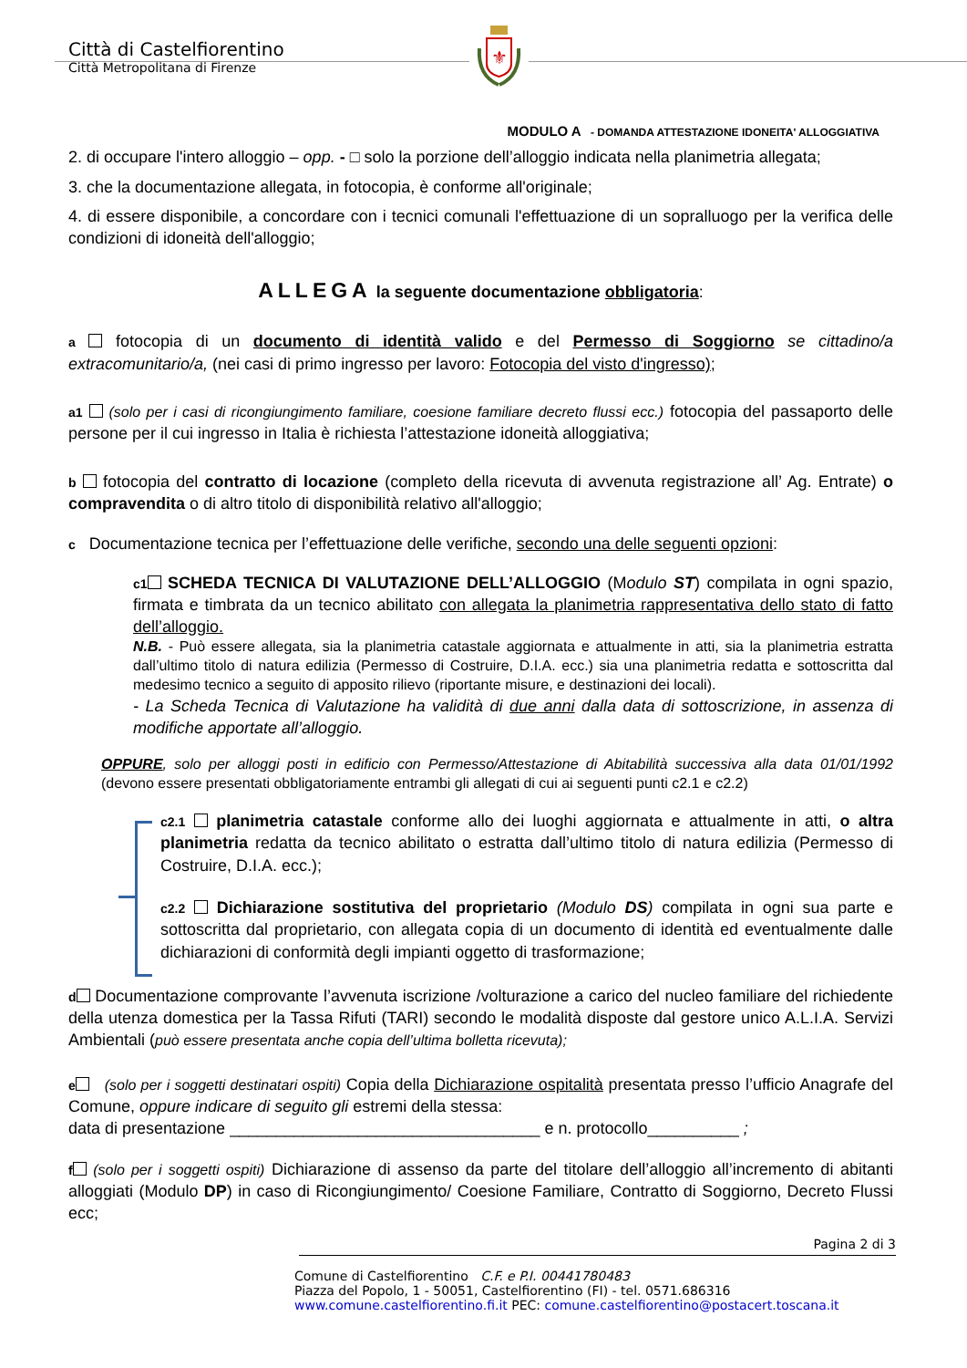Città di Castelfiorentino
Città Metropolitana di Firenze
⚜
MODULO A - DOMANDA ATTESTAZIONE IDONEITA' ALLOGGIATIVA
2. di occupare l'intero alloggio – opp. - □ solo la porzione dell’alloggio indicata nella planimetria allegata;
3. che la documentazione allegata, in fotocopia, è conforme all'originale;
4. di essere disponibile, a concordare con i tecnici comunali l'effettuazione di un sopralluogo per la verifica delle condizioni di idoneità dell'alloggio;
ALLEGA la seguente documentazione obbligatoria:
a fotocopia di un documento di identità valido e del Permesso di Soggiorno se cittadino/a extracomunitario/a, (nei casi di primo ingresso per lavoro: Fotocopia del visto d'ingresso);
a1 (solo per i casi di ricongiungimento familiare, coesione familiare decreto flussi ecc.) fotocopia del passaporto delle persone per il cui ingresso in Italia è richiesta l’attestazione idoneità alloggiativa;
b fotocopia del contratto di locazione (completo della ricevuta di avvenuta registrazione all’ Ag. Entrate) o compravendita o di altro titolo di disponibilità relativo all'alloggio;
c Documentazione tecnica per l’effettuazione delle verifiche, secondo una delle seguenti opzioni:
c1 SCHEDA TECNICA DI VALUTAZIONE DELL’ALLOGGIO (Modulo ST) compilata in ogni spazio, firmata e timbrata da un tecnico abilitato con allegata la planimetria rappresentativa dello stato di fatto dell’alloggio.
N.B. - Può essere allegata, sia la planimetria catastale aggiornata e attualmente in atti, sia la planimetria estratta dall’ultimo titolo di natura edilizia (Permesso di Costruire, D.I.A. ecc.) sia una planimetria redatta e sottoscritta dal medesimo tecnico a seguito di apposito rilievo (riportante misure, e destinazioni dei locali).
- La Scheda Tecnica di Valutazione ha validità di due anni dalla data di sottoscrizione, in assenza di modifiche apportate all’alloggio.
OPPURE, solo per alloggi posti in edificio con Permesso/Attestazione di Abitabilità successiva alla data 01/01/1992 (devono essere presentati obbligatoriamente entrambi gli allegati di cui ai seguenti punti c2.1 e c2.2)
c2.1 planimetria catastale conforme allo dei luoghi aggiornata e attualmente in atti, o altra planimetria redatta da tecnico abilitato o estratta dall’ultimo titolo di natura edilizia (Permesso di Costruire, D.I.A. ecc.);
c2.2 Dichiarazione sostitutiva del proprietario (Modulo DS) compilata in ogni sua parte e sottoscritta dal proprietario, con allegata copia di un documento di identità ed eventualmente dalle dichiarazioni di conformità degli impianti oggetto di trasformazione;
d Documentazione comprovante l’avvenuta iscrizione /volturazione a carico del nucleo familiare del richiedente della utenza domestica per la Tassa Rifuti (TARI) secondo le modalità disposte dal gestore unico A.L.I.A. Servizi Ambientali (può essere presentata anche copia dell’ultima bolletta ricevuta);
e (solo per i soggetti destinatari ospiti) Copia della Dichiarazione ospitalità presentata presso l’ufficio Anagrafe del Comune, oppure indicare di seguito gli estremi della stessa:
data di presentazione __________________________________ e n. protocollo__________ ;
f (solo per i soggetti ospiti) Dichiarazione di assenso da parte del titolare dell’alloggio all’incremento di abitanti alloggiati (Modulo DP) in caso di Ricongiungimento/ Coesione Familiare, Contratto di Soggiorno, Decreto Flussi ecc;
Pagina 2 di 3
Comune di Castelfiorentino C.F. e P.I. 00441780483
Piazza del Popolo, 1 - 50051, Castelfiorentino (FI) - tel. 0571.686316
www.comune.castelfiorentino.fi.it PEC: comune.castelfiorentino@postacert.toscana.it